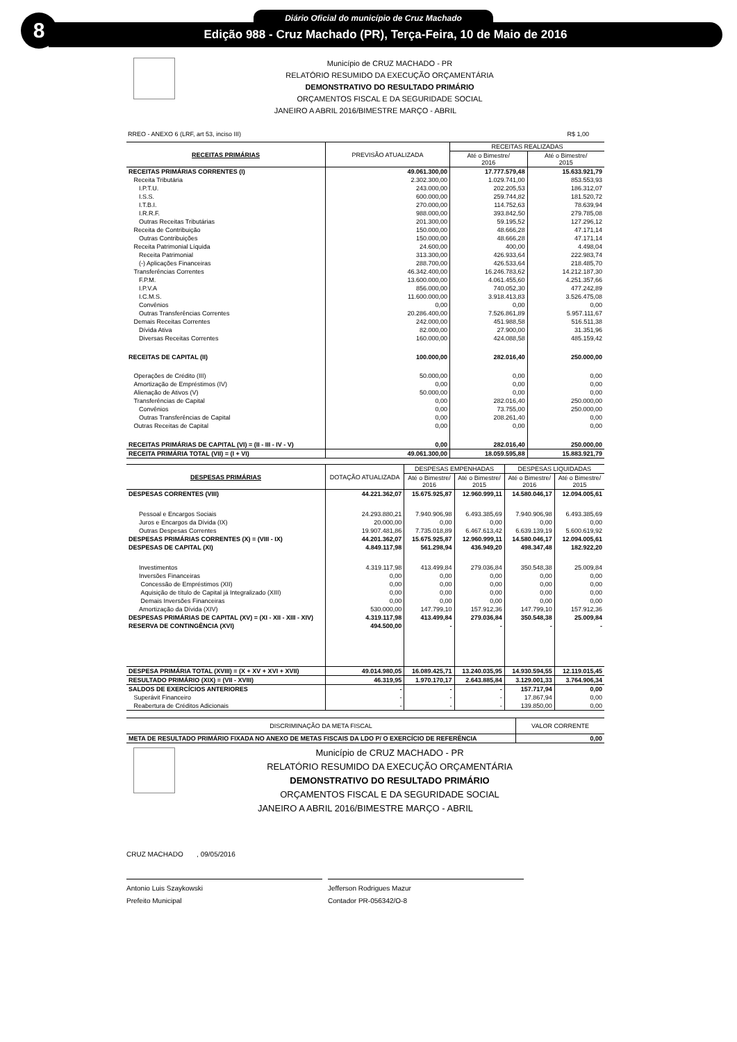8 Diário Oficial do município de Cruz Machado
Edição 988 - Cruz Machado (PR), Terça-Feira, 10 de Maio de 2016
Município de CRUZ MACHADO - PR
RELATÓRIO RESUMIDO DA EXECUÇÃO ORÇAMENTÁRIA
DEMONSTRATIVO DO RESULTADO PRIMÁRIO
ORÇAMENTOS FISCAL E DA SEGURIDADE SOCIAL
JANEIRO A ABRIL 2016/BIMESTRE MARÇO - ABRIL
RREO - ANEXO 6 (LRF, art 53, inciso III) R$ 1,00
| RECEITAS PRIMÁRIAS | PREVISÃO ATUALIZADA | RECEITAS REALIZADAS | |
| --- | --- | --- | --- |
| | | Até o Bimestre/ 2016 | Até o Bimestre/ 2015 |
| RECEITAS PRIMÁRIAS CORRENTES (I) | 49.061.300,00 | 17.777.579,48 | 15.633.921,79 |
| Receita Tributária | 2.302.300,00 | 1.029.741,00 | 853.553,93 |
| I.P.T.U. | 243.000,00 | 202.205,53 | 186.312,07 |
| I.S.S. | 600.000,00 | 259.744,82 | 181.520,72 |
| I.T.B.I. | 270.000,00 | 114.752,63 | 78.639,94 |
| I.R.R.F. | 988.000,00 | 393.842,50 | 279.785,08 |
| Outras Receitas Tributárias | 201.300,00 | 59.195,52 | 127.296,12 |
| Receita de Contribuição | 150.000,00 | 48.666,28 | 47.171,14 |
| Outras Contribuições | 150.000,00 | 48.666,28 | 47.171,14 |
| Receita Patrimonial Líquida | 24.600,00 | 400,00 | 4.498,04 |
| Receita Patrimonial | 313.300,00 | 426.933,64 | 222.983,74 |
| (-) Aplicações Financeiras | 288.700,00 | 426.533,64 | 218.485,70 |
| Transferências Correntes | 46.342.400,00 | 16.246.783,62 | 14.212.187,30 |
| F.P.M. | 13.600.000,00 | 4.061.455,60 | 4.251.357,66 |
| I.P.V.A | 856.000,00 | 740.052,30 | 477.242,89 |
| I.C.M.S. | 11.600.000,00 | 3.918.413,83 | 3.526.475,08 |
| Convênios | 0,00 | 0,00 | 0,00 |
| Outras Transferências Correntes | 20.286.400,00 | 7.526.861,89 | 5.957.111,67 |
| Demais Receitas Correntes | 242.000,00 | 451.988,58 | 516.511,38 |
| Dívida Ativa | 82.000,00 | 27.900,00 | 31.351,96 |
| Diversas Receitas Correntes | 160.000,00 | 424.088,58 | 485.159,42 |
| RECEITAS DE CAPITAL (II) | 100.000,00 | 282.016,40 | 250.000,00 |
| Operações de Crédito (III) | 50.000,00 | 0,00 | 0,00 |
| Amortização de Empréstimos (IV) | 0,00 | 0,00 | 0,00 |
| Alienação de Ativos (V) | 50.000,00 | 0,00 | 0,00 |
| Transferências de Capital | 0,00 | 282.016,40 | 250.000,00 |
| Convênios | 0,00 | 73.755,00 | 250.000,00 |
| Outras Transferências de Capital | 0,00 | 208.261,40 | 0,00 |
| Outras Receitas de Capital | 0,00 | 0,00 | 0,00 |
| RECEITAS PRIMÁRIAS DE CAPITAL (VI) = (II - III - IV - V) | 0,00 | 282.016,40 | 250.000,00 |
| RECEITA PRIMÁRIA TOTAL (VII) = (I + VI) | 49.061.300,00 | 18.059.595,88 | 15.883.921,79 |
| DESPESAS PRIMÁRIAS | DOTAÇÃO ATUALIZADA | DESPESAS EMPENHADAS | | DESPESAS LIQUIDADAS | |
| --- | --- | --- | --- | --- | --- |
| | | Até o Bimestre/ 2016 | Até o Bimestre/ 2015 | Até o Bimestre/ 2016 | Até o Bimestre/ 2015 |
| DESPESAS CORRENTES (VIII) | 44.221.362,07 | 15.675.925,87 | 12.960.999,11 | 14.580.046,17 | 12.094.005,61 |
| Pessoal e Encargos Sociais | 24.293.880,21 | 7.940.906,98 | 6.493.385,69 | 7.940.906,98 | 6.493.385,69 |
| Juros e Encargos da Dívida (IX) | 20.000,00 | 0,00 | 0,00 | 0,00 | 0,00 |
| Outras Despesas Correntes | 19.907.481,86 | 7.735.018,89 | 6.467.613,42 | 6.639.139,19 | 5.600.619,92 |
| DESPESAS PRIMÁRIAS CORRENTES (X) = (VIII - IX) | 44.201.362,07 | 15.675.925,87 | 12.960.999,11 | 14.580.046,17 | 12.094.005,61 |
| DESPESAS DE CAPITAL (XI) | 4.849.117,98 | 561.298,94 | 436.949,20 | 498.347,48 | 182.922,20 |
| Investimentos | 4.319.117,98 | 413.499,84 | 279.036,84 | 350.548,38 | 25.009,84 |
| Inversões Financeiras | 0,00 | 0,00 | 0,00 | 0,00 | 0,00 |
| Concessão de Empréstimos (XII) | 0,00 | 0,00 | 0,00 | 0,00 | 0,00 |
| Aquisição de título de Capital já Integralizado (XIII) | 0,00 | 0,00 | 0,00 | 0,00 | 0,00 |
| Demais Inversões Financeiras | 0,00 | 0,00 | 0,00 | 0,00 | 0,00 |
| Amortização da Dívida (XIV) | 530.000,00 | 147.799,10 | 157.912,36 | 147.799,10 | 157.912,36 |
| DESPESAS PRIMÁRIAS DE CAPITAL (XV) = (XI - XII - XIII - XIV) | 4.319.117,98 | 413.499,84 | 279.036,84 | 350.548,38 | 25.009,84 |
| RESERVA DE CONTINGÊNCIA (XVI) | 494.500,00 | - | - | - | - |
| DESPESA PRIMÁRIA TOTAL (XVIII) = (X + XV + XVI + XVII) | 49.014.980,05 | 16.089.425,71 | 13.240.035,95 | 14.930.594,55 | 12.119.015,45 |
| RESULTADO PRIMÁRIO (XIX) = (VII - XVIII) | 46.319,95 | 1.970.170,17 | 2.643.885,84 | 3.129.001,33 | 3.764.906,34 |
| SALDOS DE EXERCÍCIOS ANTERIORES | - | - | - | 157.717,94 | 0,00 |
| Superávit Financeiro | - | - | - | 17.867,94 | 0,00 |
| Reabertura de Créditos Adicionais | - | - | - | 139.850,00 | 0,00 |
| DISCRIMINAÇÃO DA META FISCAL | VALOR CORRENTE |
| META DE RESULTADO PRIMÁRIO FIXADA NO ANEXO DE METAS FISCAIS DA LDO P/ O EXERCÍCIO DE REFERÊNCIA | 0,00 |
Município de CRUZ MACHADO - PR
RELATÓRIO RESUMIDO DA EXECUÇÃO ORÇAMENTÁRIA
DEMONSTRATIVO DO RESULTADO PRIMÁRIO
ORÇAMENTOS FISCAL E DA SEGURIDADE SOCIAL
JANEIRO A ABRIL 2016/BIMESTRE MARÇO - ABRIL
CRUZ MACHADO , 09/05/2016
Antonio Luis Szaykowski
Prefeito Municipal
Jefferson Rodrigues Mazur
Contador PR-056342/O-8